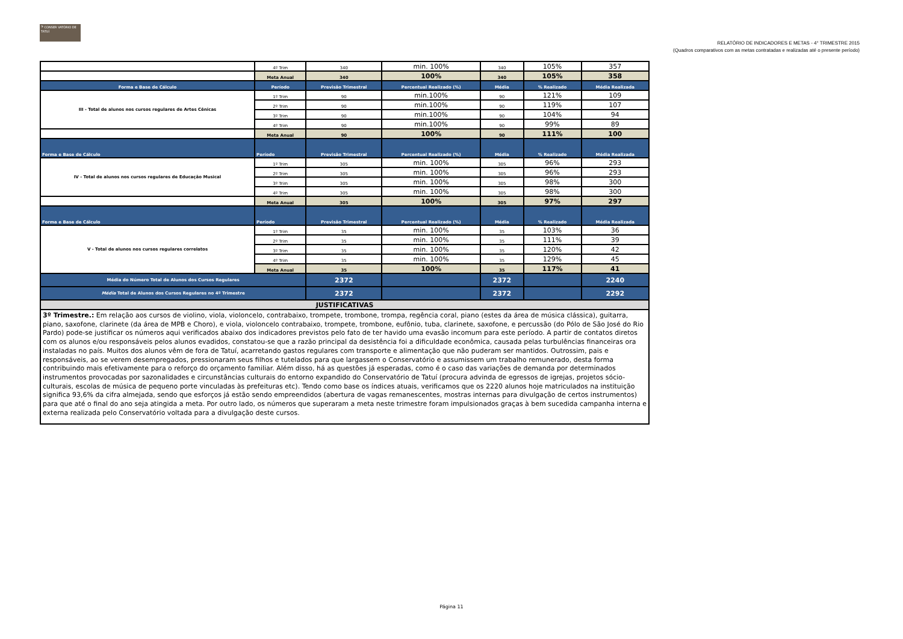𝄢 CONSER VATÓRIO DE TATUÍ
RELATÓRIO DE INDICADORES E METAS - 4° TRIMESTRE 2015
(Quadros comparativos com as metas contratadas e realizadas até o presente período)
| | 4º Trim | 340 | min. 100% | 340 | 105% | 357 |
| | Meta Anual | 340 | 100% | 340 | 105% | 358 |
| Forma e Base de Cálculo | Período | Previsão Trimestral | Percentual Realizado (%) | Média | % Realizado | Média Realizada |
| III - Total de alunos nos cursos regulares de Artes Cênicas | 1º Trim | 90 | min.100% | 90 | 121% | 109 |
| | 2º Trim | 90 | min.100% | 90 | 119% | 107 |
| | 3º Trim | 90 | min.100% | 90 | 104% | 94 |
| | 4º Trim | 90 | min.100% | 90 | 99% | 89 |
| | Meta Anual | 90 | 100% | 90 | 111% | 100 |
| Forma e Base de Cálculo | Período | Previsão Trimestral | Percentual Realizado (%) | Média | % Realizado | Média Realizada |
| IV - Total de alunos nos cursos regulares de Educação Musical | 1º Trim | 305 | min. 100% | 305 | 96% | 293 |
| | 2º Trim | 305 | min. 100% | 305 | 96% | 293 |
| | 3º Trim | 305 | min. 100% | 305 | 98% | 300 |
| | 4º Trim | 305 | min. 100% | 305 | 98% | 300 |
| | Meta Anual | 305 | 100% | 305 | 97% | 297 |
| Forma e Base de Cálculo | Período | Previsão Trimestral | Percentual Realizado (%) | Média | % Realizado | Média Realizada |
| V - Total de alunos nos cursos regulares correlatos | 1º Trim | 35 | min. 100% | 35 | 103% | 36 |
| | 2º Trim | 35 | min. 100% | 35 | 111% | 39 |
| | 3º Trim | 35 | min. 100% | 35 | 120% | 42 |
| | 4º Trim | 35 | min. 100% | 35 | 129% | 45 |
| | Meta Anual | 35 | 100% | 35 | 117% | 41 |
| Média do Número Total de Alunos dos Cursos Regulares | | 2372 | | 2372 | | 2240 |
| Média Total de Alunos dos Cursos Regulares no 4º Trimestre | | 2372 | | 2372 | | 2292 |
| JUSTIFICATIVAS | | | | | | |
| 3º Trimestre.: Em relação aos cursos de violino, viola, violoncelo, contrabaixo, trompete, trombone, trompa, regência coral, piano (estes da área de música clássica), guitarra, piano, saxofone, clarinete (da área de MPB e Choro), e viola, violoncelo contrabaixo, trompete, trombone, eufônio, tuba, clarinete, saxofone, e percussão (do Pólo de São José do Rio Pardo) pode-se justificar os números aqui verificados abaixo dos indicadores previstos pelo fato de ter havido uma evasão incomum para este período. A partir de contatos diretos com os alunos e/ou responsáveis pelos alunos evadidos, constatou-se que a razão principal da desistência foi a dificuldade econômica, causada pelas turbulências financeiras ora instaladas no país. Muitos dos alunos vêm de fora de Tatuí, acarretando gastos regulares com transporte e alimentação que não puderam ser mantidos. Outrossim, pais e responsáveis, ao se verem desempregados, pressionaram seus filhos e tutelados para que largassem o Conservatório e assumissem um trabalho remunerado, desta forma contribuindo mais efetivamente para o reforço do orçamento familiar. Além disso, há as questões já esperadas, como é o caso das variações de demanda por determinados instrumentos provocadas por sazonalidades e circunstâncias culturais do entorno expandido do Conservatório de Tatuí (procura advinda de egressos de igrejas, projetos sócio-culturais, escolas de música de pequeno porte vinculadas às prefeituras etc). Tendo como base os índices atuais, verificamos que os 2220 alunos hoje matriculados na instituição significa 93,6% da cifra almejada, sendo que esforços já estão sendo empreendidos (abertura de vagas remanescentes, mostras internas para divulgação de certos instrumentos) para que até o final do ano seja atingida a meta. Por outro lado, os números que superaram a meta neste trimestre foram impulsionados graças à bem sucedida campanha interna e externa realizada pelo Conservatório voltada para a divulgação deste cursos. | | | | | | |
Página 11